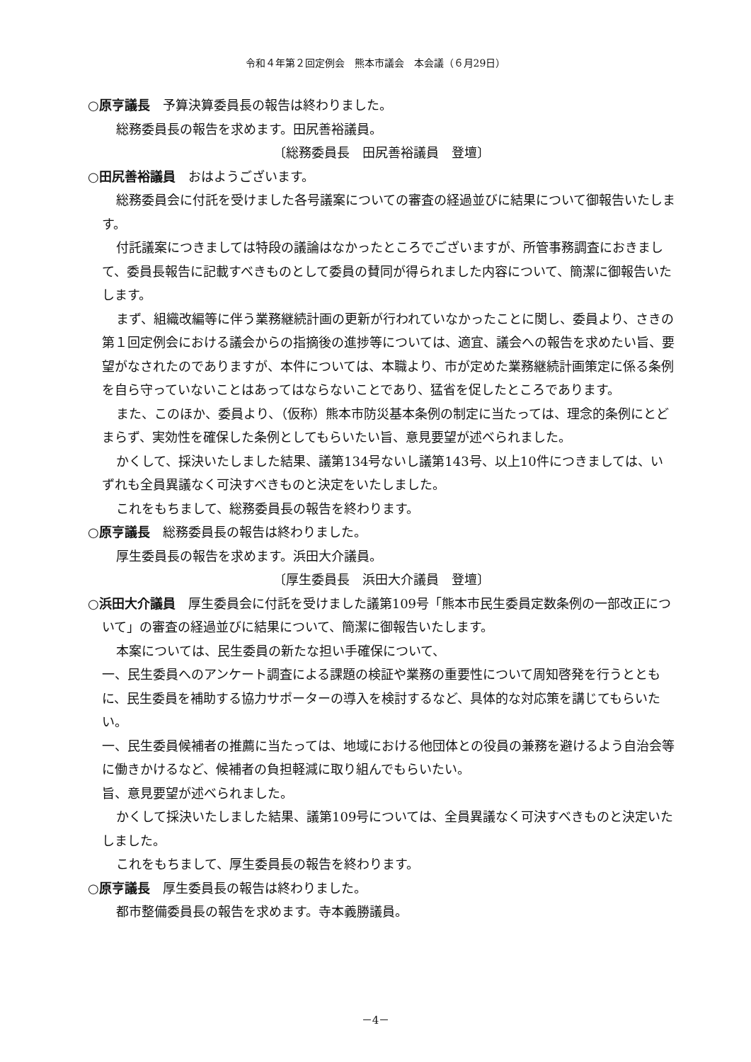令和４年第２回定例会　熊本市議会　本会議（６月29日）
○原亨議長　予算決算委員長の報告は終わりました。
総務委員長の報告を求めます。田尻善裕議員。
〔総務委員長　田尻善裕議員　登壇〕
○田尻善裕議員　おはようございます。
総務委員会に付託を受けました各号議案についての審査の経過並びに結果について御報告いたします。
付託議案につきましては特段の議論はなかったところでございますが、所管事務調査におきまして、委員長報告に記載すべきものとして委員の賛同が得られました内容について、簡潔に御報告いたします。
まず、組織改編等に伴う業務継続計画の更新が行われていなかったことに関し、委員より、さきの第１回定例会における議会からの指摘後の進捗等については、適宜、議会への報告を求めたい旨、要望がなされたのでありますが、本件については、本職より、市が定めた業務継続計画策定に係る条例を自ら守っていないことはあってはならないことであり、猛省を促したところであります。
また、このほか、委員より、（仮称）熊本市防災基本条例の制定に当たっては、理念的条例にとどまらず、実効性を確保した条例としてもらいたい旨、意見要望が述べられました。
かくして、採決いたしました結果、議第134号ないし議第143号、以上10件につきましては、いずれも全員異議なく可決すべきものと決定をいたしました。
これをもちまして、総務委員長の報告を終わります。
○原亨議長　総務委員長の報告は終わりました。
厚生委員長の報告を求めます。浜田大介議員。
〔厚生委員長　浜田大介議員　登壇〕
○浜田大介議員　厚生委員会に付託を受けました議第109号「熊本市民生委員定数条例の一部改正について」の審査の経過並びに結果について、簡潔に御報告いたします。
本案については、民生委員の新たな担い手確保について、
一、民生委員へのアンケート調査による課題の検証や業務の重要性について周知啓発を行うとともに、民生委員を補助する協力サポーターの導入を検討するなど、具体的な対応策を講じてもらいたい。
一、民生委員候補者の推薦に当たっては、地域における他団体との役員の兼務を避けるよう自治会等に働きかけるなど、候補者の負担軽減に取り組んでもらいたい。
旨、意見要望が述べられました。
かくして採決いたしました結果、議第109号については、全員異議なく可決すべきものと決定いたしました。
これをもちまして、厚生委員長の報告を終わります。
○原亨議長　厚生委員長の報告は終わりました。
都市整備委員長の報告を求めます。寺本義勝議員。
－4－